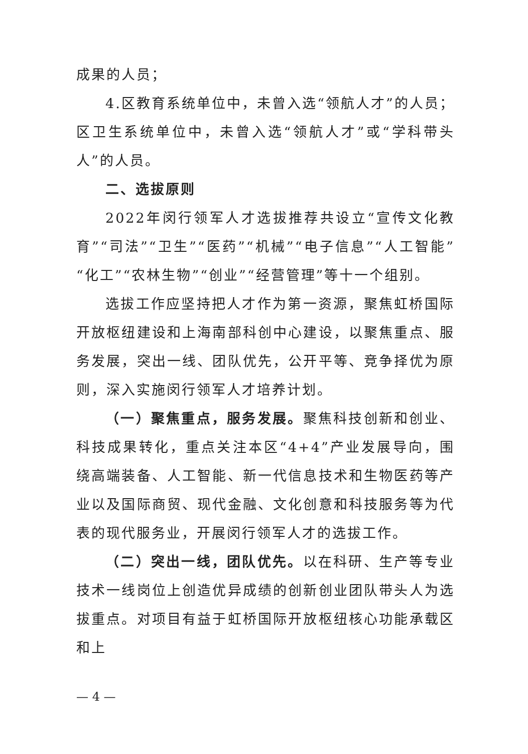成果的人员；
4.区教育系统单位中，未曾入选“领航人才”的人员；区卫生系统单位中，未曾入选“领航人才”或“学科带头人”的人员。
二、选拔原则
2022年闵行领军人才选拔推荐共设立“宣传文化教育”“司法”“卫生”“医药”“机械”“电子信息”“人工智能”“化工”“农林生物”“创业”“经营管理”等十一个组别。
选拔工作应坚持把人才作为第一资源，聚焦虹桥国际开放枢纽建设和上海南部科创中心建设，以聚焦重点、服务发展，突出一线、团队优先，公开平等、竞争择优为原则，深入实施闵行领军人才培养计划。
（一）聚焦重点，服务发展。聚焦科技创新和创业、科技成果转化，重点关注本区“4+4”产业发展导向，围绕高端装备、人工智能、新一代信息技术和生物医药等产业以及国际商贸、现代金融、文化创意和科技服务等为代表的现代服务业，开展闵行领军人才的选拔工作。
（二）突出一线，团队优先。以在科研、生产等专业技术一线岗位上创造优异成绩的创新创业团队带头人为选拔重点。对项目有益于虹桥国际开放枢纽核心功能承载区和上
— 4 —